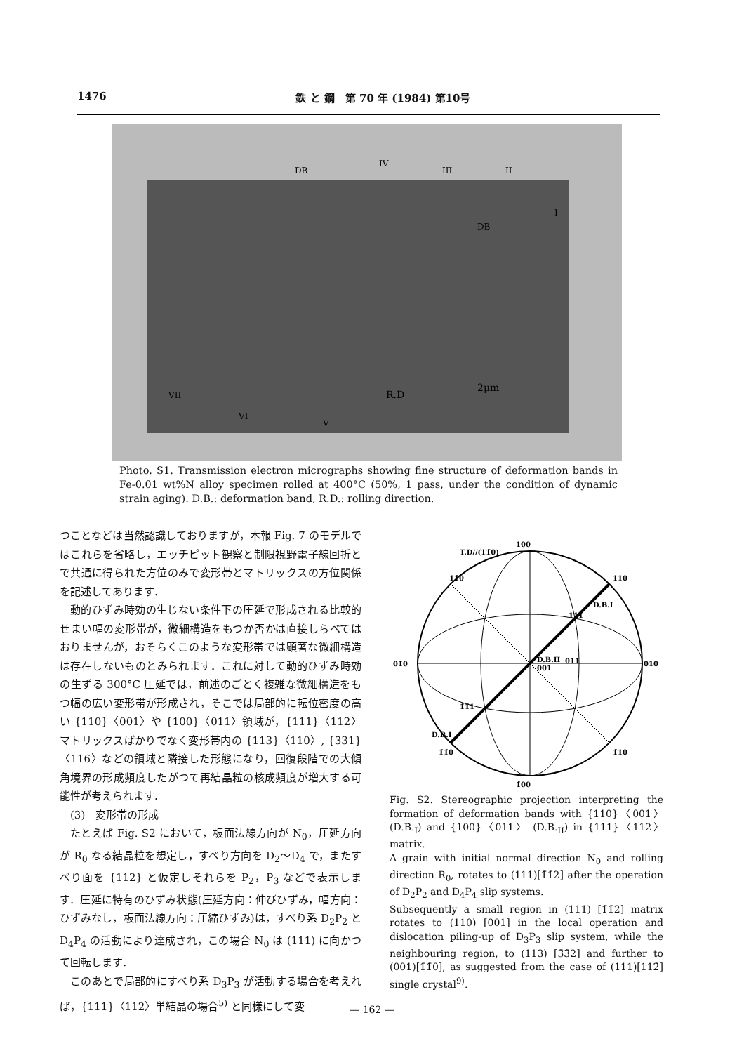1476 鉄 と 鋼　第 70 年 (1984) 第10号
DB
DB
R.D
2μm
IV
III
II
I
VII
VI
V
Photo. S1. Transmission electron micrographs showing fine structure of deformation bands in Fe-0.01 wt%N alloy specimen rolled at 400°C (50%, 1 pass, under the condition of dynamic strain aging). D.B.: deformation band, R.D.: rolling direction.
つことなどは当然認識しておりますが，本報 Fig. 7 のモデルではこれらを省略し，エッチピット観察と制限視野電子線回折とで共通に得られた方位のみで変形帯とマトリックスの方位関係を記述してあります．
動的ひずみ時効の生じない条件下の圧延で形成される比較的せまい幅の変形帯が，微細構造をもつか否かは直接しらべてはおりませんが，おそらくこのような変形帯では顕著な微細構造は存在しないものとみられます．これに対して動的ひずみ時効の生ずる 300°C 圧延では，前述のごとく複雑な微細構造をもつ幅の広い変形帯が形成され，そこでは局部的に転位密度の高い {110}〈001〉や {100}〈011〉領域が，{111}〈112〉マトリックスばかりでなく変形帯内の {113}〈110〉, {331}〈116〉などの領域と隣接した形態になり，回復段階での大傾角境界の形成頻度したがつて再結晶粒の核成頻度が増大する可能性が考えられます．
(3)　変形帯の形成
たとえば Fig. S2 において，板面法線方向が N<sub>0</sub>，圧延方向が R<sub>0</sub> なる結晶粒を想定し，すべり方向を D<sub>2</sub>～D<sub>4</sub> で，またすべり面を {112} と仮定しそれらを P<sub>2</sub>，P<sub>3</sub> などで表示します．圧延に特有のひずみ状態(圧延方向：伸びひずみ，幅方向：ひずみなし，板面法線方向：圧縮ひずみ)は，すべり系 D<sub>2</sub>P<sub>2</sub> と D<sub>4</sub>P<sub>4</sub> の活動により達成され，この場合 N<sub>0</sub> は (111) に向かつて回転します．
このあとで局部的にすべり系 D<sub>3</sub>P<sub>3</sub> が活動する場合を考えれば，{111}〈112〉単結晶の場合<sup>5)</sup> と同様にして変
100
T.D//(11̄0)
01̄0
010
1̄00
11̄0
110
1̄1̄0
1̄10
D.B.I
D.B.II
001
111
011
1̄1̄1
D.B.I
Fig. S2. Stereographic projection interpreting the formation of deformation bands with {110}〈001〉 (D.B.<sub>I</sub>) and {100}〈011〉 (D.B.<sub>II</sub>) in {111}〈112〉 matrix.
A grain with initial normal direction N<sub>0</sub> and rolling direction R<sub>0</sub>, rotates to (111)[1̄1̄2] after the operation of D<sub>2</sub>P<sub>2</sub> and D<sub>4</sub>P<sub>4</sub> slip systems.
Subsequently a small region in (111) [1̄1̄2] matrix rotates to (110) [001] in the local operation and dislocation piling-up of D<sub>3</sub>P<sub>3</sub> slip system, while the neighbouring region, to (113) [3̄3̄2] and further to (001)[1̄1̄0], as suggested from the case of (111)[112̄] single crystal<sup>9)</sup>.
— 162 —